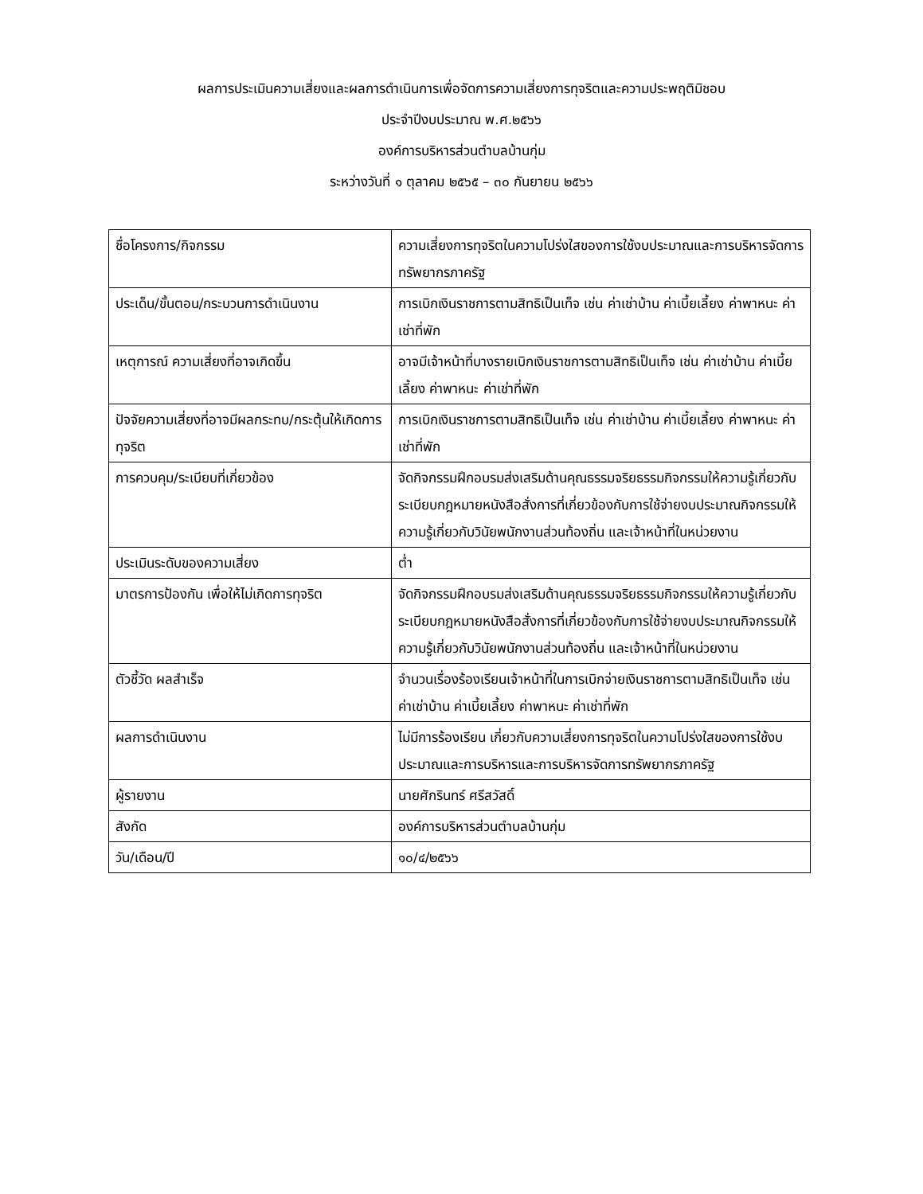ผลการประเมินความเสี่ยงและผลการดำเนินการเพื่อจัดการความเสี่ยงการทุจริตและความประพฤติมิชอบ
ประจำปีงบประมาณ พ.ศ.๒๕๖๖
องค์การบริหารส่วนตำบลบ้านกุ่ม
ระหว่างวันที่ ๑ ตุลาคม ๒๕๖๕ – ๓๐ กันยายน ๒๕๖๖
| ชื่อโครงการ/กิจกรรม | ความเสี่ยงการทุจริตในความโปร่งใสของการใช้งบประมาณและการบริหารจัดการทรัพยากรภาครัฐ |
| ประเด็น/ขั้นตอน/กระบวนการดำเนินงาน | การเบิกเงินราชการตามสิทธิเป็นเท็จ เช่น ค่าเช่าบ้าน ค่าเบี้ยเลี้ยง ค่าพาหนะ ค่าเช่าที่พัก |
| เหตุการณ์ ความเสี่ยงที่อาจเกิดขึ้น | อาจมีเจ้าหน้าที่บางรายเบิกเงินราชการตามสิทธิเป็นเท็จ เช่น ค่าเช่าบ้าน ค่าเบี้ยเลี้ยง ค่าพาหนะ ค่าเช่าที่พัก |
| ปัจจัยความเสี่ยงที่อาจมีผลกระทบ/กระตุ้นให้เกิดการทุจริต | การเบิกเงินราชการตามสิทธิเป็นเท็จ เช่น ค่าเช่าบ้าน ค่าเบี้ยเลี้ยง ค่าพาหนะ ค่าเช่าที่พัก |
| การควบคุม/ระเบียบที่เกี่ยวข้อง | จัดกิจกรรมฝึกอบรมส่งเสริมด้านคุณธรรมจริยธรรมกิจกรรมให้ความรู้เกี่ยวกับระเบียบกฎหมายหนังสือสั่งการที่เกี่ยวข้องกับการใช้จ่ายงบประมาณกิจกรรมให้ความรู้เกี่ยวกับวินัยพนักงานส่วนท้องถิ่น และเจ้าหน้าที่ในหน่วยงาน |
| ประเมินระดับของความเสี่ยง | ต่ำ |
| มาตรการป้องกัน เพื่อให้ไม่เกิดการทุจริต | จัดกิจกรรมฝึกอบรมส่งเสริมด้านคุณธรรมจริยธรรมกิจกรรมให้ความรู้เกี่ยวกับระเบียบกฎหมายหนังสือสั่งการที่เกี่ยวข้องกับการใช้จ่ายงบประมาณกิจกรรมให้ความรู้เกี่ยวกับวินัยพนักงานส่วนท้องถิ่น และเจ้าหน้าที่ในหน่วยงาน |
| ตัวชี้วัด ผลสำเร็จ | จำนวนเรื่องร้องเรียนเจ้าหน้าที่ในการเบิกจ่ายเงินราชการตามสิทธิเป็นเท็จ เช่น ค่าเช่าบ้าน ค่าเบี้ยเลี้ยง ค่าพาหนะ ค่าเช่าที่พัก |
| ผลการดำเนินงาน | ไม่มีการร้องเรียน เกี่ยวกับความเสี่ยงการทุจริตในความโปร่งใสของการใช้งบประมาณและการบริหารและการบริหารจัดการทรัพยากรภาครัฐ |
| ผู้รายงาน | นายศักรินทร์ ศรีสวัสดิ์ |
| สังกัด | องค์การบริหารส่วนตำบลบ้านกุ่ม |
| วัน/เดือน/ปี | ๑๐/๔/๒๕๖๖ |